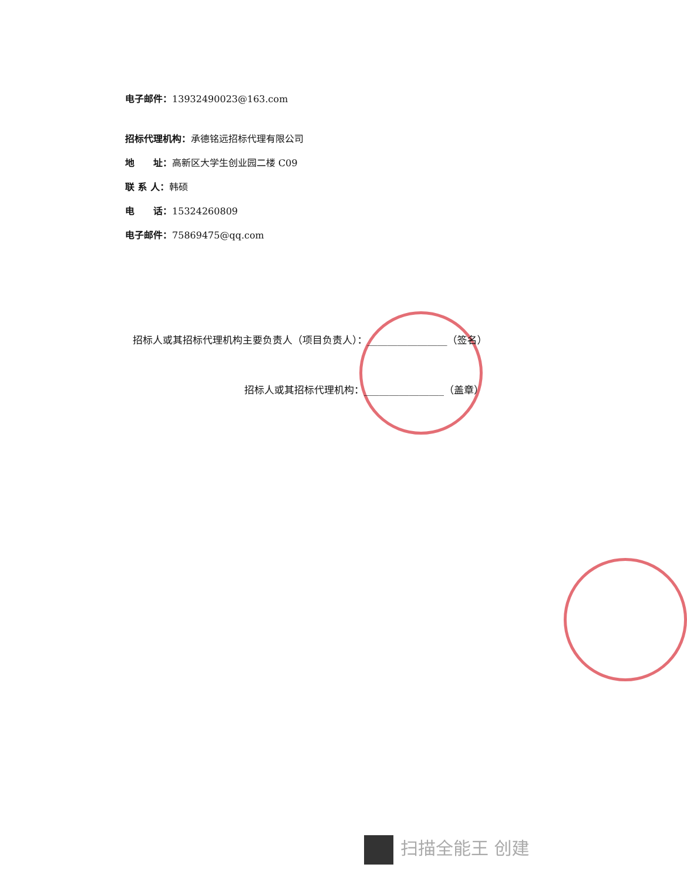电子邮件：13932490023@163.com
招标代理机构：承德铭远招标代理有限公司
地　　址：高新区大学生创业园二楼 C09
联 系 人：韩硕
电　　话：15324260809
电子邮件：75869475@qq.com
招标人或其招标代理机构主要负责人（项目负责人）：________________（签名）
招标人或其招标代理机构：________________（盖章）
扫描全能王 创建